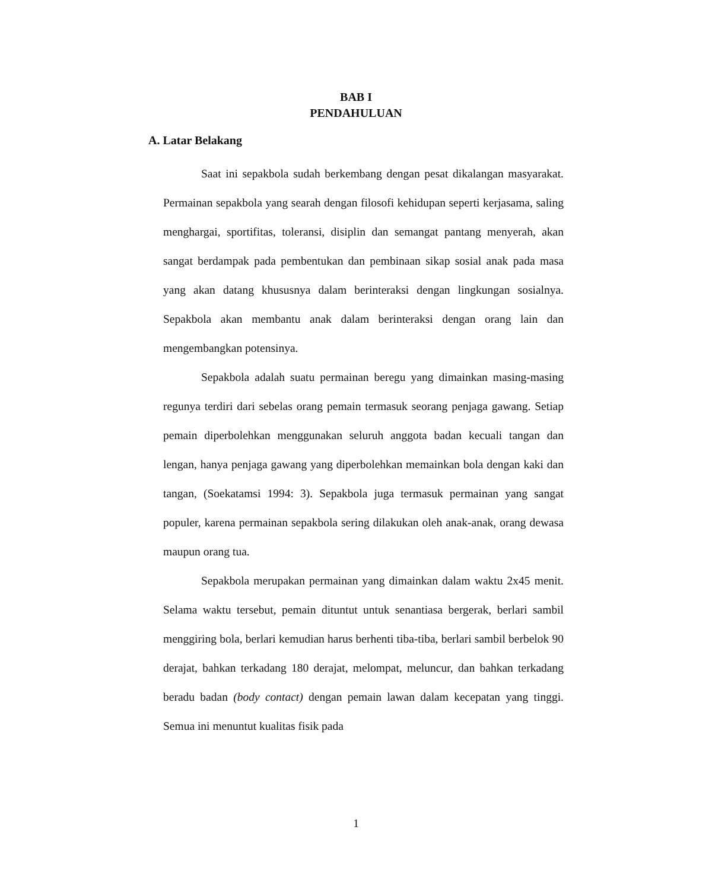BAB I
PENDAHULUAN
A. Latar Belakang
Saat ini sepakbola sudah berkembang dengan pesat dikalangan masyarakat. Permainan sepakbola yang searah dengan filosofi kehidupan seperti kerjasama, saling menghargai, sportifitas, toleransi, disiplin dan semangat pantang menyerah, akan sangat berdampak pada pembentukan dan pembinaan sikap sosial anak pada masa yang akan datang khususnya dalam berinteraksi dengan lingkungan sosialnya. Sepakbola akan membantu anak dalam berinteraksi dengan orang lain dan mengembangkan potensinya.
Sepakbola adalah suatu permainan beregu yang dimainkan masing-masing regunya terdiri dari sebelas orang pemain termasuk seorang penjaga gawang. Setiap pemain diperbolehkan menggunakan seluruh anggota badan kecuali tangan dan lengan, hanya penjaga gawang yang diperbolehkan memainkan bola dengan kaki dan tangan, (Soekatamsi 1994: 3). Sepakbola juga termasuk permainan yang sangat populer, karena permainan sepakbola sering dilakukan oleh anak-anak, orang dewasa maupun orang tua.
Sepakbola merupakan permainan yang dimainkan dalam waktu 2x45 menit. Selama waktu tersebut, pemain dituntut untuk senantiasa bergerak, berlari sambil menggiring bola, berlari kemudian harus berhenti tiba-tiba, berlari sambil berbelok 90 derajat, bahkan terkadang 180 derajat, melompat, meluncur, dan bahkan terkadang beradu badan (body contact) dengan pemain lawan dalam kecepatan yang tinggi. Semua ini menuntut kualitas fisik pada
1